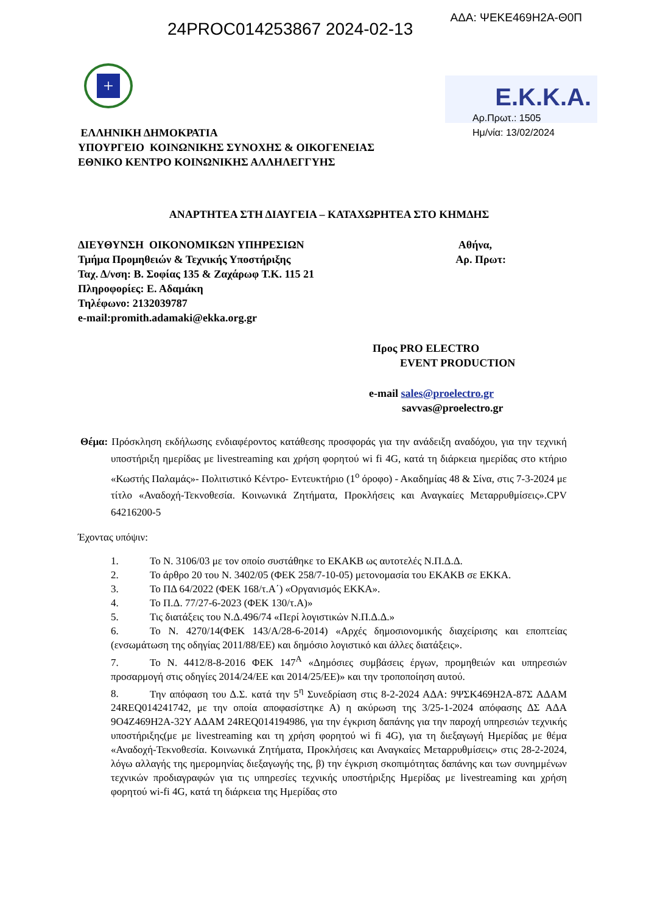24PROC014253867 2024-02-13 ΑΔΑ: ΨΕΚΕ469Η2Α-Θ0Π
+
Ε.Κ.Κ.Α.
ΕΛΛΗΝΙΚΗ ΔΗΜΟΚΡΑΤΙΑ
ΥΠΟΥΡΓΕΙΟ ΚΟΙΝΩΝΙΚΗΣ ΣΥΝΟΧΗΣ & ΟΙΚΟΓΕΝΕΙΑΣ
ΕΘΝΙΚΟ ΚΕΝΤΡΟ ΚΟΙΝΩΝΙΚΗΣ ΑΛΛΗΛΕΓΓΥΗΣ
Αρ.Πρωτ.: 1505
Ημ/νία: 13/02/2024
ΑΝΑΡΤΗΤΕΑ ΣΤΗ ΔΙΑΥΓΕΙΑ – ΚΑΤΑΧΩΡΗΤΕΑ ΣΤΟ ΚΗΜΔΗΣ
ΔΙΕΥΘΥΝΣΗ ΟΙΚΟΝΟΜΙΚΩΝ ΥΠΗΡΕΣΙΩΝ
Τμήμα Προμηθειών & Τεχνικής Υποστήριξης
Ταχ. Δ/νση: Β. Σοφίας 135 & Ζαχάρωφ Τ.Κ. 115 21
Πληροφορίες: Ε. Αδαμάκη
Τηλέφωνο: 2132039787
e-mail:promith.adamaki@ekka.org.gr
Αθήνα,
Αρ. Πρωτ:
Προς PRO ELECTRO
EVENT PRODUCTION
e-mail sales@proelectro.gr
savvas@proelectro.gr
Θέμα: Πρόσκληση εκδήλωσης ενδιαφέροντος κατάθεσης προσφοράς για την ανάδειξη αναδόχου, για την τεχνική υποστήριξη ημερίδας με livestreaming και χρήση φορητού wi fi 4G, κατά τη διάρκεια ημερίδας στο κτήριο «Κωστής Παλαμάς»- Πολιτιστικό Κέντρο- Εντευκτήριο (1<sup>ο</sup> όροφο) - Ακαδημίας 48 & Σίνα, στις 7-3-2024 με τίτλο «Αναδοχή-Τεκνοθεσία. Κοινωνικά Ζητήματα, Προκλήσεις και Αναγκαίες Μεταρρυθμίσεις».CPV 64216200-5
Έχοντας υπόψιν:
1. Το Ν. 3106/03 με τον οποίο συστάθηκε το ΕΚΑΚΒ ως αυτοτελές Ν.Π.Δ.Δ.
2. Το άρθρο 20 του Ν. 3402/05 (ΦΕΚ 258/7-10-05) μετονομασία του ΕΚΑΚΒ σε ΕΚΚΑ.
3. Το ΠΔ 64/2022 (ΦΕΚ 168/τ.Α΄) «Οργανισμός ΕΚΚΑ».
4. Το Π.Δ. 77/27-6-2023 (ΦΕΚ 130/τ.Α)»
5. Τις διατάξεις του Ν.Δ.496/74 «Περί λογιστικών Ν.Π.Δ.Δ.»
6. Το Ν. 4270/14(ΦΕΚ 143/Α/28-6-2014) «Αρχές δημοσιονομικής διαχείρισης και εποπτείας (ενσωμάτωση της οδηγίας 2011/88/ΕΕ) και δημόσιο λογιστικό και άλλες διατάξεις».
7. Το Ν. 4412/8-8-2016 ΦΕΚ 147<sup>Α</sup> «Δημόσιες συμβάσεις έργων, προμηθειών και υπηρεσιών προσαρμογή στις οδηγίες 2014/24/ΕΕ και 2014/25/ΕΕ)» και την τροποποίηση αυτού.
8. Την απόφαση του Δ.Σ. κατά την 5<sup>η</sup> Συνεδρίαση στις 8-2-2024 ΑΔΑ: 9ΨΣΚ469Η2Α-87Σ ΑΔΑΜ 24REQ014241742, με την οποία αποφασίστηκε Α) η ακύρωση της 3/25-1-2024 απόφασης ΔΣ ΑΔΑ 9Ο4Ζ469Η2Α-32Υ ΑΔΑΜ 24REQ014194986, για την έγκριση δαπάνης για την παροχή υπηρεσιών τεχνικής υποστήριξης(με με livestreaming και τη χρήση φορητού wi fi 4G), για τη διεξαγωγή Ημερίδας με θέμα «Αναδοχή-Τεκνοθεσία. Κοινωνικά Ζητήματα, Προκλήσεις και Αναγκαίες Μεταρρυθμίσεις» στις 28-2-2024, λόγω αλλαγής της ημερομηνίας διεξαγωγής της, β) την έγκριση σκοπιμότητας δαπάνης και των συνημμένων τεχνικών προδιαγραφών για τις υπηρεσίες τεχνικής υποστήριξης Ημερίδας με livestreaming και χρήση φορητού wi-fi 4G, κατά τη διάρκεια της Ημερίδας στο